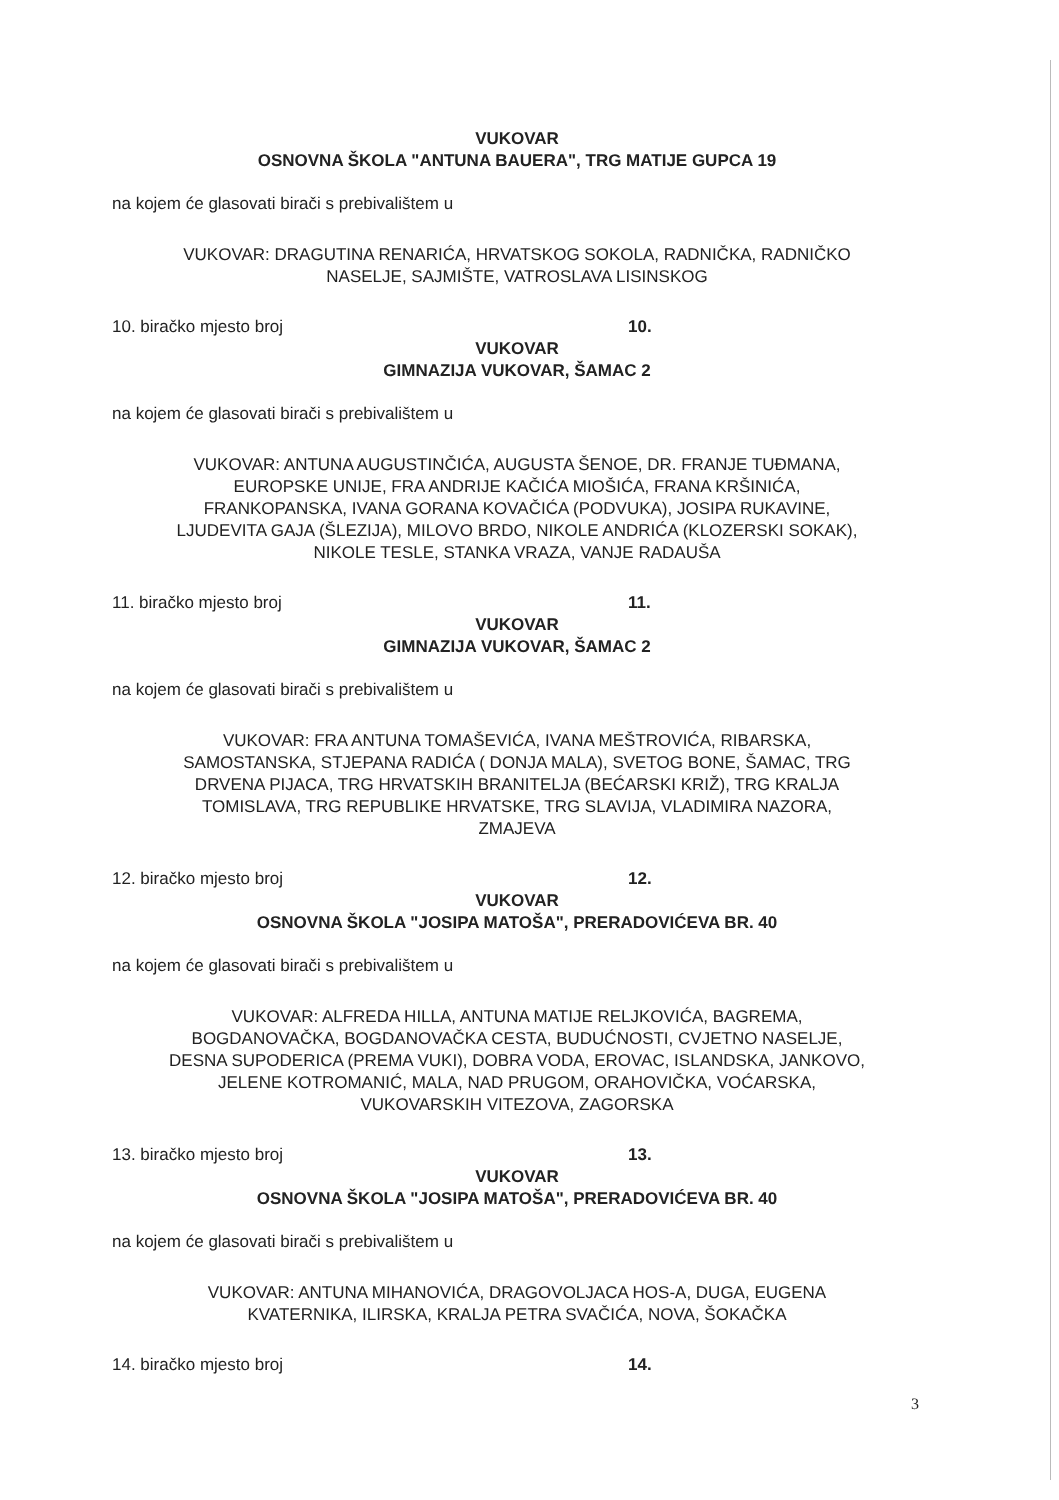VUKOVAR
OSNOVNA ŠKOLA "ANTUNA BAUERA", TRG MATIJE GUPCA 19
na kojem će glasovati birači s prebivalištem u
VUKOVAR: DRAGUTINA RENARIĆA, HRVATSKOG SOKOLA, RADNIČKA, RADNIČKO
NASELJE, SAJMIŠTE, VATROSLAVA LISINSKOG
10. biračko mjesto broj 10.
VUKOVAR
GIMNAZIJA VUKOVAR, ŠAMAC 2
na kojem će glasovati birači s prebivalištem u
VUKOVAR: ANTUNA AUGUSTINČIĆA, AUGUSTA ŠENOE, DR. FRANJE TUĐMANA,
EUROPSKE UNIJE, FRA ANDRIJE KAČIĆA MIOŠIĆA, FRANA KRŠINIĆA,
FRANKOPANSKA, IVANA GORANA KOVAČIĆA (PODVUKA), JOSIPA RUKAVINE,
LJUDEVITA GAJA (ŠLEZIJA), MILOVO BRDO, NIKOLE ANDRIĆA (KLOZERSKI SOKAK),
NIKOLE TESLE, STANKA VRAZA, VANJE RADAUŠA
11. biračko mjesto broj 11.
VUKOVAR
GIMNAZIJA VUKOVAR, ŠAMAC 2
na kojem će glasovati birači s prebivalištem u
VUKOVAR: FRA ANTUNA TOMAŠEVIĆA, IVANA MEŠTROVIĆA, RIBARSKA,
SAMOSTANSKA, STJEPANA RADIĆA ( DONJA MALA), SVETOG BONE, ŠAMAC, TRG
DRVENA PIJACA, TRG HRVATSKIH BRANITELJA (BEĆARSKI KRIŽ), TRG KRALJA
TOMISLAVA, TRG REPUBLIKE HRVATSKE, TRG SLAVIJA, VLADIMIRA NAZORA,
ZMAJEVA
12. biračko mjesto broj 12.
VUKOVAR
OSNOVNA ŠKOLA "JOSIPA MATOŠA", PRERADOVIĆEVA BR. 40
na kojem će glasovati birači s prebivalištem u
VUKOVAR: ALFREDA HILLA, ANTUNA MATIJE RELJKOVIĆA, BAGREMA,
BOGDANOVAČKA, BOGDANOVAČKA CESTA, BUDUĆNOSTI, CVJETNO NASELJE,
DESNA SUPODERICA (PREMA VUKI), DOBRA VODA, EROVAC, ISLANDSKA, JANKOVO,
JELENE KOTROMANIĆ, MALA, NAD PRUGOM, ORAHOVIČKA, VOĆARSKA,
VUKOVARSKIH VITEZOVA, ZAGORSKA
13. biračko mjesto broj 13.
VUKOVAR
OSNOVNA ŠKOLA "JOSIPA MATOŠA", PRERADOVIĆEVA BR. 40
na kojem će glasovati birači s prebivalištem u
VUKOVAR: ANTUNA MIHANOVIĆA, DRAGOVOLJACA HOS-A, DUGA, EUGENA
KVATERNIKA, ILIRSKA, KRALJA PETRA SVAČIĆA, NOVA, ŠOKAČKA
14. biračko mjesto broj 14.
3